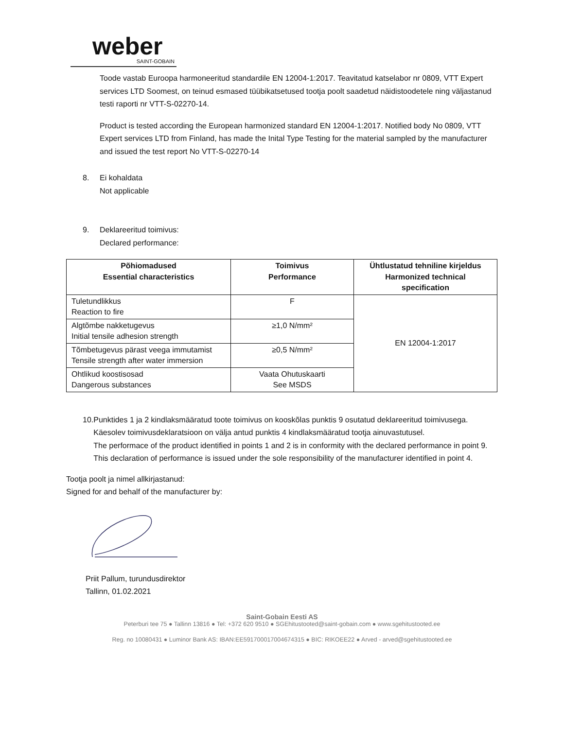weber
SAINT-GOBAIN
Toode vastab Euroopa harmoneeritud standardile EN 12004-1:2017. Teavitatud katselabor nr 0809, VTT Expert services LTD Soomest, on teinud esmased tüübikatsetused tootja poolt saadetud näidistoodetele ning väljastanud testi raporti nr VTT-S-02270-14.
Product is tested according the European harmonized standard EN 12004-1:2017. Notified body No 0809, VTT Expert services LTD from Finland, has made the Inital Type Testing for the material sampled by the manufacturer and issued the test report No VTT-S-02270-14
8. Ei kohaldata
Not applicable
9. Deklareeritud toimivus:
Declared performance:
| Põhiomadused Essential characteristics | Toimivus Performance | Ühtlustatud tehniline kirjeldus Harmonized technical specification |
| --- | --- | --- |
| Tuletundlikkus Reaction to fire | F | EN 12004-1:2017 |
| Algtõmbe nakketugevus Initial tensile adhesion strength | ≥1,0 N/mm² | |
| Tõmbetugevus pärast veega immutamist Tensile strength after water immersion | ≥0,5 N/mm² | |
| Ohtlikud koostisosad Dangerous substances | Vaata Ohutuskaarti See MSDS | |
10. Punktides 1 ja 2 kindlaksmääratud toote toimivus on kooskõlas punktis 9 osutatud deklareeritud toimivusega. Käesolev toimivusdeklaratsioon on välja antud punktis 4 kindlaksmääratud tootja ainuvastutusel.
The performace of the product identified in points 1 and 2 is in conformity with the declared performance in point 9. This declaration of performance is issued under the sole responsibility of the manufacturer identified in point 4.
Tootja poolt ja nimel allkirjastanud:
Signed for and behalf of the manufacturer by:
Priit Pallum, turundusdirektor
Tallinn, 01.02.2021
Saint-Gobain Eesti AS
Peterburi tee 75 ● Tallinn 13816 ● Tel: +372 620 9510 ● SGEhitustooted@saint-gobain.com ● www.sgehitustooted.ee
Reg. no 10080431 ● Luminor Bank AS: IBAN:EE591700017004674315 ● BIC: RIKOEE22 ● Arved - arved@sgehitustooted.ee